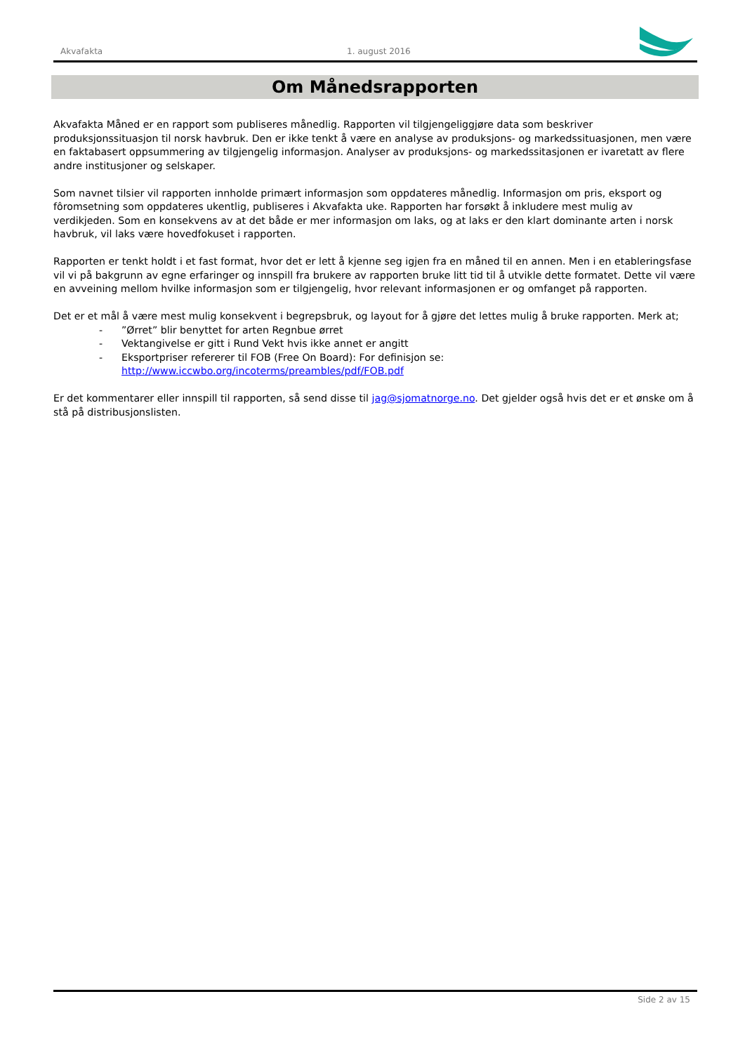Akvafakta 1. august 2016
Om Månedsrapporten
Akvafakta Måned er en rapport som publiseres månedlig. Rapporten vil tilgjengeliggjøre data som beskriver produksjonssituasjon til norsk havbruk. Den er ikke tenkt å være en analyse av produksjons- og markedssituasjonen, men være en faktabasert oppsummering av tilgjengelig informasjon. Analyser av produksjons- og markedssitasjonen er ivaretatt av flere andre institusjoner og selskaper.
Som navnet tilsier vil rapporten innholde primært informasjon som oppdateres månedlig. Informasjon om pris, eksport og fôromsetning som oppdateres ukentlig, publiseres i Akvafakta uke. Rapporten har forsøkt å inkludere mest mulig av verdikjeden. Som en konsekvens av at det både er mer informasjon om laks, og at laks er den klart dominante arten i norsk havbruk, vil laks være hovedfokuset i rapporten.
Rapporten er tenkt holdt i et fast format, hvor det er lett å kjenne seg igjen fra en måned til en annen. Men i en etableringsfase vil vi på bakgrunn av egne erfaringer og innspill fra brukere av rapporten bruke litt tid til å utvikle dette formatet. Dette vil være en avveining mellom hvilke informasjon som er tilgjengelig, hvor relevant informasjonen er og omfanget på rapporten.
Det er et mål å være mest mulig konsekvent i begrepsbruk, og layout for å gjøre det lettes mulig å bruke rapporten. Merk at;
-”Ørret” blir benyttet for arten Regnbue ørret
- Vektangivelse er gitt i Rund Vekt hvis ikke annet er angitt
- Eksportpriser refererer til FOB (Free On Board): For definisjon se:
http://www.iccwbo.org/incoterms/preambles/pdf/FOB.pdf
Er det kommentarer eller innspill til rapporten, så send disse til jag@sjomatnorge.no. Det gjelder også hvis det er et ønske om å stå på distribusjonslisten.
Side 2 av 15